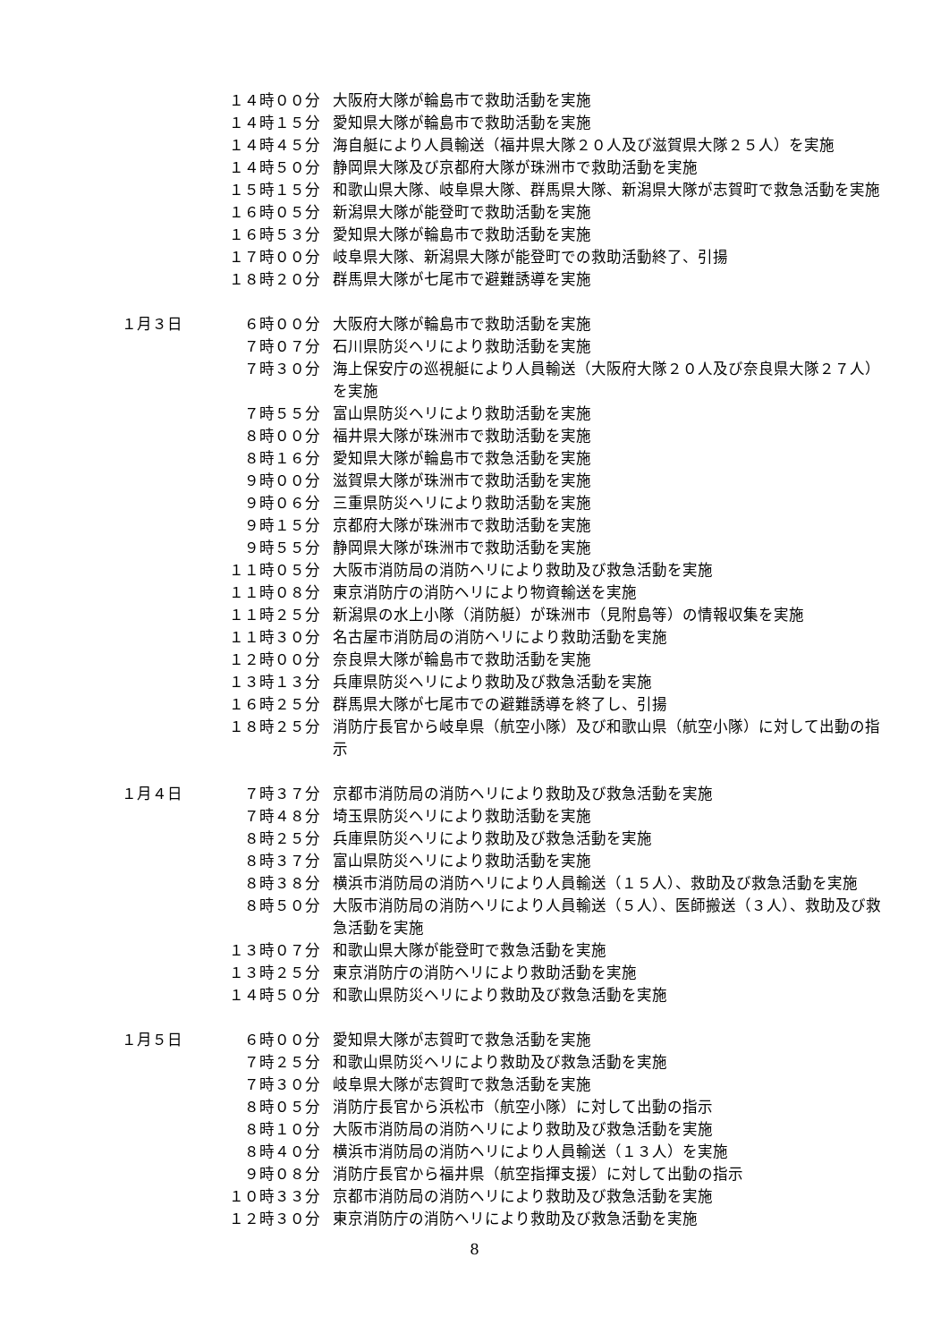１４時００分 大阪府大隊が輪島市で救助活動を実施
１４時１５分 愛知県大隊が輪島市で救助活動を実施
１４時４５分 海自艇により人員輸送（福井県大隊２０人及び滋賀県大隊２５人）を実施
１４時５０分 静岡県大隊及び京都府大隊が珠洲市で救助活動を実施
１５時１５分 和歌山県大隊、岐阜県大隊、群馬県大隊、新潟県大隊が志賀町で救急活動を実施
１６時０５分 新潟県大隊が能登町で救助活動を実施
１６時５３分 愛知県大隊が輪島市で救助活動を実施
１７時００分 岐阜県大隊、新潟県大隊が能登町での救助活動終了、引揚
１８時２０分 群馬県大隊が七尾市で避難誘導を実施
１月３日 ６時００分 大阪府大隊が輪島市で救助活動を実施
７時０７分 石川県防災ヘリにより救助活動を実施
７時３０分 海上保安庁の巡視艇により人員輸送（大阪府大隊２０人及び奈良県大隊２７人）を実施
７時５５分 富山県防災ヘリにより救助活動を実施
８時００分 福井県大隊が珠洲市で救助活動を実施
８時１６分 愛知県大隊が輪島市で救急活動を実施
９時００分 滋賀県大隊が珠洲市で救助活動を実施
９時０６分 三重県防災ヘリにより救助活動を実施
９時１５分 京都府大隊が珠洲市で救助活動を実施
９時５５分 静岡県大隊が珠洲市で救助活動を実施
１１時０５分 大阪市消防局の消防ヘリにより救助及び救急活動を実施
１１時０８分 東京消防庁の消防ヘリにより物資輸送を実施
１１時２５分 新潟県の水上小隊（消防艇）が珠洲市（見附島等）の情報収集を実施
１１時３０分 名古屋市消防局の消防ヘリにより救助活動を実施
１２時００分 奈良県大隊が輪島市で救助活動を実施
１３時１３分 兵庫県防災ヘリにより救助及び救急活動を実施
１６時２５分 群馬県大隊が七尾市での避難誘導を終了し、引揚
１８時２５分 消防庁長官から岐阜県（航空小隊）及び和歌山県（航空小隊）に対して出動の指示
１月４日 ７時３７分 京都市消防局の消防ヘリにより救助及び救急活動を実施
７時４８分 埼玉県防災ヘリにより救助活動を実施
８時２５分 兵庫県防災ヘリにより救助及び救急活動を実施
８時３７分 富山県防災ヘリにより救助活動を実施
８時３８分 横浜市消防局の消防ヘリにより人員輸送（１５人）、救助及び救急活動を実施
８時５０分 大阪市消防局の消防ヘリにより人員輸送（５人）、医師搬送（３人）、救助及び救急活動を実施
１３時０７分 和歌山県大隊が能登町で救急活動を実施
１３時２５分 東京消防庁の消防ヘリにより救助活動を実施
１４時５０分 和歌山県防災ヘリにより救助及び救急活動を実施
１月５日 ６時００分 愛知県大隊が志賀町で救急活動を実施
７時２５分 和歌山県防災ヘリにより救助及び救急活動を実施
７時３０分 岐阜県大隊が志賀町で救急活動を実施
８時０５分 消防庁長官から浜松市（航空小隊）に対して出動の指示
８時１０分 大阪市消防局の消防ヘリにより救助及び救急活動を実施
８時４０分 横浜市消防局の消防ヘリにより人員輸送（１３人）を実施
９時０８分 消防庁長官から福井県（航空指揮支援）に対して出動の指示
１０時３３分 京都市消防局の消防ヘリにより救助及び救急活動を実施
１２時３０分 東京消防庁の消防ヘリにより救助及び救急活動を実施
8